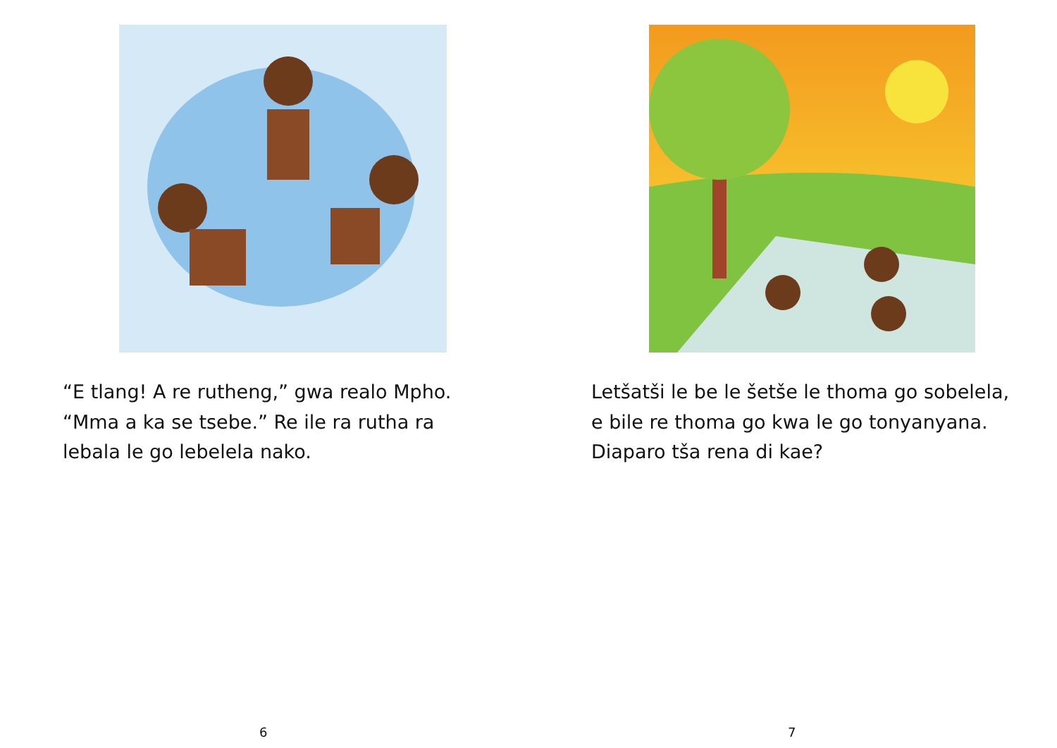“E tlang! A re rutheng,” gwa realo Mpho.
“Mma a ka se tsebe.” Re ile ra rutha ra
lebala le go lebelela nako.
6
Letšatši le be le šetše le thoma go sobelela,
e bile re thoma go kwa le go tonyanyana.
Diaparo tša rena di kae?
7